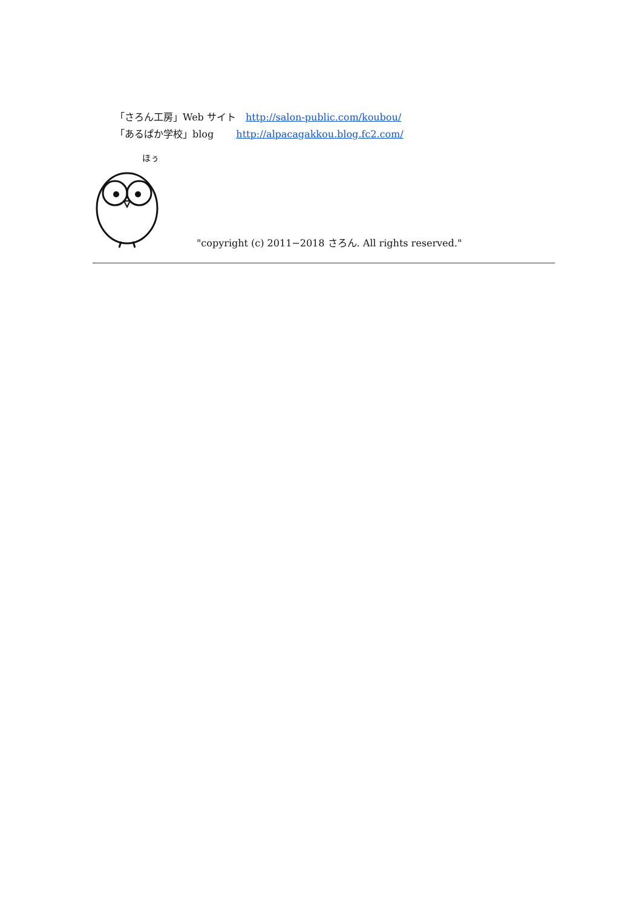「さろん工房」Web サイト　http://salon-public.com/koubou/
「あるぱか学校」blog　　 http://alpacagakkou.blog.fc2.com/
ほぅ
"copyright (c) 2011−2018 さろん. All rights reserved."